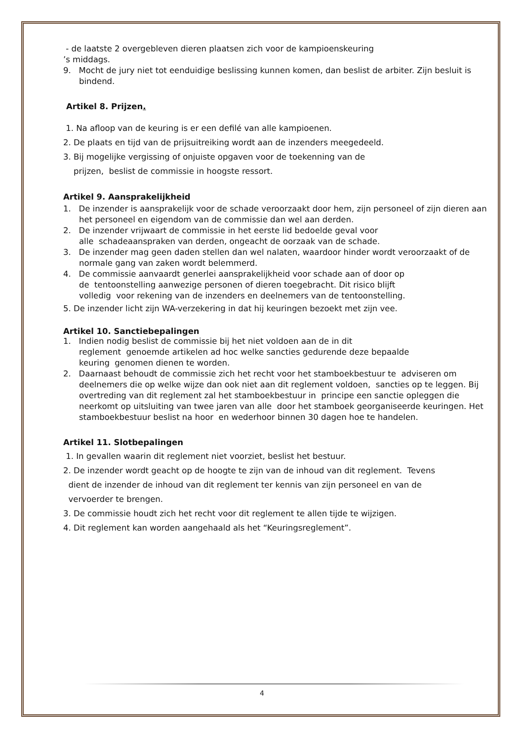- de laatste 2 overgebleven dieren plaatsen zich voor de kampioenskeuring
’s middags.
9. Mocht de jury niet tot eenduidige beslissing kunnen komen, dan beslist de arbiter. Zijn besluit is bindend.
Artikel 8. Prijzen.
1. Na afloop van de keuring is er een defilé van alle kampioenen.
2. De plaats en tijd van de prijsuitreiking wordt aan de inzenders meegedeeld.
3. Bij mogelijke vergissing of onjuiste opgaven voor de toekenning van de
prijzen, beslist de commissie in hoogste ressort.
Artikel 9. Aansprakelijkheid
1. De inzender is aansprakelijk voor de schade veroorzaakt door hem, zijn personeel of zijn dieren aan het personeel en eigendom van de commissie dan wel aan derden.
2. De inzender vrijwaart de commissie in het eerste lid bedoelde geval voor
alle schadeaanspraken van derden, ongeacht de oorzaak van de schade.
3. De inzender mag geen daden stellen dan wel nalaten, waardoor hinder wordt veroorzaakt of de normale gang van zaken wordt belemmerd.
4. De commissie aanvaardt generlei aansprakelijkheid voor schade aan of door op
de tentoonstelling aanwezige personen of dieren toegebracht. Dit risico blijft
volledig voor rekening van de inzenders en deelnemers van de tentoonstelling.
5. De inzender licht zijn WA-verzekering in dat hij keuringen bezoekt met zijn vee.
Artikel 10. Sanctiebepalingen
1. Indien nodig beslist de commissie bij het niet voldoen aan de in dit
reglement genoemde artikelen ad hoc welke sancties gedurende deze bepaalde
keuring genomen dienen te worden.
2. Daarnaast behoudt de commissie zich het recht voor het stamboekbestuur te adviseren om deelnemers die op welke wijze dan ook niet aan dit reglement voldoen, sancties op te leggen. Bij overtreding van dit reglement zal het stamboekbestuur in principe een sanctie opleggen die neerkomt op uitsluiting van twee jaren van alle door het stamboek georganiseerde keuringen. Het stamboekbestuur beslist na hoor en wederhoor binnen 30 dagen hoe te handelen.
Artikel 11. Slotbepalingen
1. In gevallen waarin dit reglement niet voorziet, beslist het bestuur.
2. De inzender wordt geacht op de hoogte te zijn van de inhoud van dit reglement. Tevens
dient de inzender de inhoud van dit reglement ter kennis van zijn personeel en van de
vervoerder te brengen.
3. De commissie houdt zich het recht voor dit reglement te allen tijde te wijzigen.
4. Dit reglement kan worden aangehaald als het “Keuringsreglement”.
4